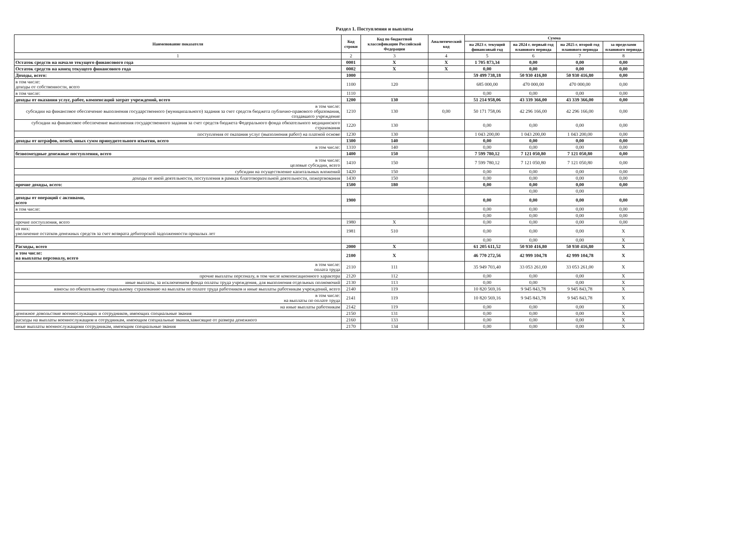Раздел 1. Поступления и выплаты
| Наименование показателя | Код строки | Код по бюджетной классификации Российской Федерации | Аналитический код | Сумма | | | |
| --- | --- | --- | --- | --- | --- | --- | --- |
| | | | | на 2023 г. текущий финансовый год | на 2024 г. первый год планового периода | на 2025 г. второй год планового периода | за пределами планового периода |
| 1 | 2 | 3 | 4 | 5 | 6 | 7 | 8 |
| Остаток средств на начало текущего финансового года | 0001 | X | X | 1 705 873,34 | 0,00 | 0,00 | 0,00 |
| Остаток средств на конец текущего финансового года | 0002 | X | X | 0,00 | 0,00 | 0,00 | 0,00 |
| Доходы, всего: | 1000 | | | 59 499 738,18 | 50 930 416,80 | 50 930 416,80 | 0,00 |
| в том числе: доходы от собственности, всего | 1100 | 120 | | 685 000,00 | 470 000,00 | 470 000,00 | 0,00 |
| в том числе: | 1110 | | | 0,00 | 0,00 | 0,00 | 0,00 |
| доходы от оказания услуг, работ, компенсаций затрат учреждений, всего | 1200 | 130 | | 51 214 958,06 | 43 339 366,00 | 43 339 366,00 | 0,00 |
| в том числе: субсидии на финансовое обеспечение выполнения государственного (муниципального) задания за счет средств бюджета публично-правового образования, создавшего учреждение | 1210 | 130 | 0,00 | 50 171 758,06 | 42 296 166,00 | 42 296 166,00 | 0,00 |
| субсидии на финансовое обеспечение выполнения государственного задания за счет средств бюджета Федерального фонда обязательного медицинского страхования | 1220 | 130 | | 0,00 | 0,00 | 0,00 | 0,00 |
| поступления от оказания услуг (выполнения работ) на платной основе | 1230 | 130 | | 1 043 200,00 | 1 043 200,00 | 1 043 200,00 | 0,00 |
| доходы от штрафов, пеней, иных сумм принудительного изъятия, всего | 1300 | 140 | | 0,00 | 0,00 | 0,00 | 0,00 |
| в том числе: | 1310 | 140 | | 0,00 | 0,00 | 0,00 | 0,00 |
| безвозмездные денежные поступления, всего | 1400 | 150 | | 7 599 780,12 | 7 121 050,80 | 7 121 050,80 | 0,00 |
| в том числе: целевые субсидии, всего | 1410 | 150 | | 7 599 780,12 | 7 121 050,80 | 7 121 050,80 | 0,00 |
| субсидии на осуществление капитальных вложений | 1420 | 150 | | 0,00 | 0,00 | 0,00 | 0,00 |
| доходы от иной деятельности, поступления в рамках благотворительной деятельности, пожертвования | 1430 | 150 | | 0,00 | 0,00 | 0,00 | 0,00 |
| прочие доходы, всего: | 1500 | 180 | | 0,00 | 0,00 | 0,00 | 0,00 |
| | | | | | 0,00 | 0,00 | |
| доходы от операций с активами, всего | 1900 | | | 0,00 | 0,00 | 0,00 | 0,00 |
| в том числе: | | | | 0,00 | 0,00 | 0,00 | 0,00 |
| | | | | 0,00 | 0,00 | 0,00 | 0,00 |
| прочие поступления, всего | 1980 | X | | 0,00 | 0,00 | 0,00 | 0,00 |
| из них: увеличение остатков денежных средств за счет возврата дебиторской задолженности прошлых лет | 1981 | 510 | | 0,00 | 0,00 | 0,00 | X |
| | | | | 0,00 | 0,00 | 0,00 | X |
| Расходы, всего | 2000 | X | | 61 205 611,52 | 50 930 416,80 | 50 930 416,80 | X |
| в том числе: на выплаты персоналу, всего | 2100 | X | | 46 770 272,56 | 42 999 104,78 | 42 999 104,78 | X |
| в том числе: оплата труда | 2110 | 111 | | 35 949 703,40 | 33 053 261,00 | 33 053 261,00 | X |
| прочие выплаты персоналу, в том числе компенсационного характера | 2120 | 112 | | 0,00 | 0,00 | 0,00 | X |
| иные выплаты, за исключением фонда оплаты труда учреждения, для выполнения отдельных полномочий | 2130 | 113 | | 0,00 | 0,00 | 0,00 | X |
| взносы по обязательному социальному страхованию на выплаты по оплате труда работников и иные выплаты работникам учреждений, всего | 2140 | 119 | | 10 820 569,16 | 9 945 843,78 | 9 945 843,78 | X |
| в том числе: на выплаты по оплате труда | 2141 | 119 | | 10 820 569,16 | 9 945 843,78 | 9 945 843,78 | X |
| на иные выплаты работникам | 2142 | 119 | | 0,00 | 0,00 | 0,00 | X |
| денежное довольствие военнослужащих и сотрудников, имеющих специальные звания | 2150 | 131 | | 0,00 | 0,00 | 0,00 | X |
| расходы на выплаты военнослужащим и сотрудникам, имеющим специальные звания,зависящие от размера денежного | 2160 | 133 | | 0,00 | 0,00 | 0,00 | X |
| иные выплаты военнослужащими сотрудникам, имеющим специальные звания | 2170 | 134 | | 0,00 | 0,00 | 0,00 | X |